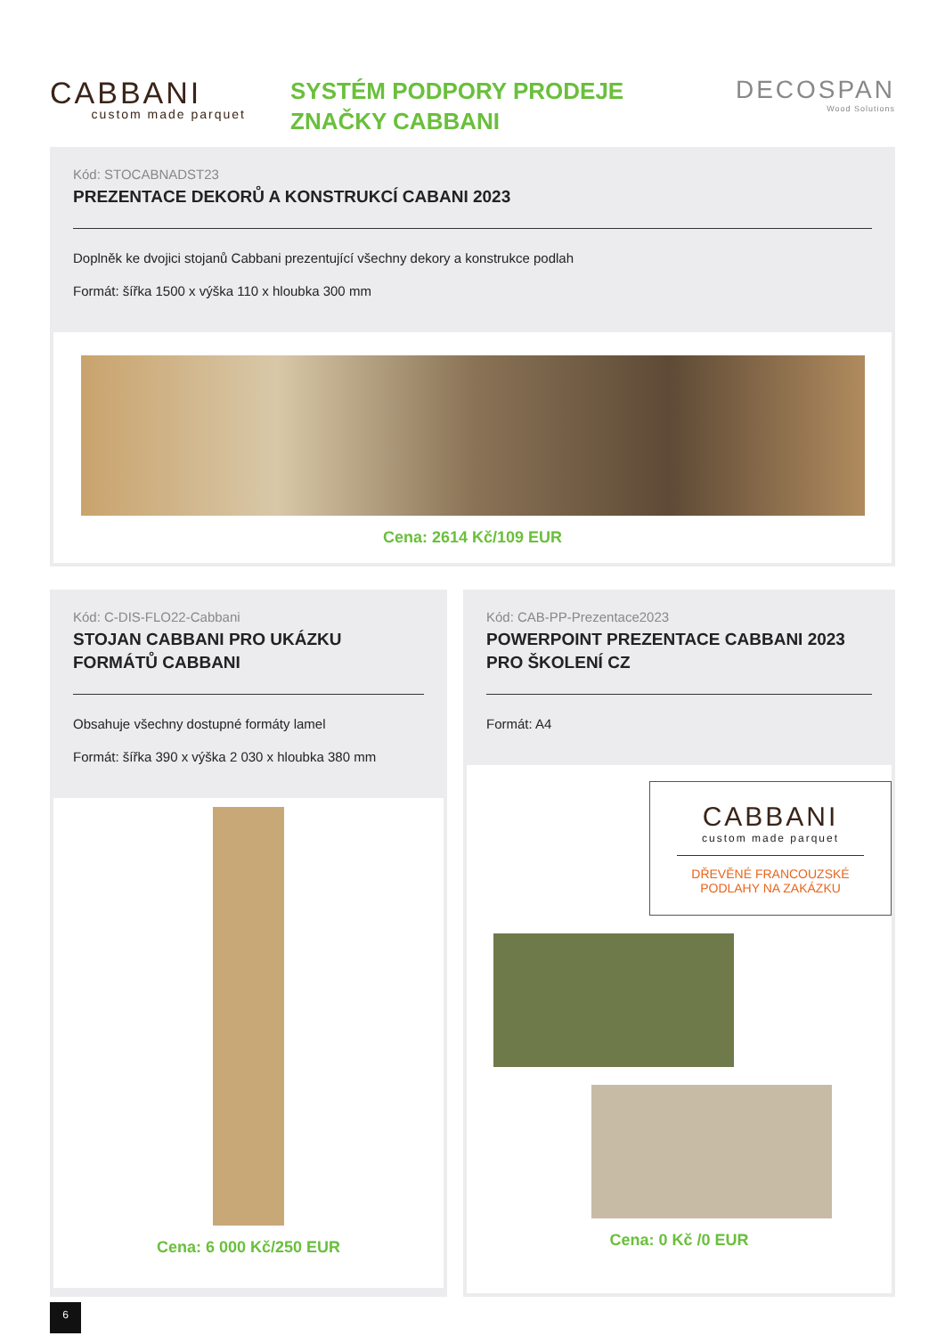CABBANI
custom made parquet
SYSTÉM PODPORY PRODEJE
ZNAČKY CABBANI
DECOSPAN
Wood Solutions
Kód: STOCABNADST23
PREZENTACE DEKORŮ A KONSTRUKCÍ CABANI 2023
Doplněk ke dvojici stojanů Cabbani prezentující všechny dekory a konstrukce podlah
Formát: šířka 1500 x výška 110 x hloubka 300 mm
Cena: 2614 Kč/109 EUR
Kód: C-DIS-FLO22-Cabbani
STOJAN CABBANI PRO UKÁZKU
FORMÁTŮ CABBANI
Obsahuje všechny dostupné formáty lamel
Formát: šířka 390 x výška 2 030 x hloubka 380 mm
Cena: 6 000 Kč/250 EUR
Kód: CAB-PP-Prezentace2023
POWERPOINT PREZENTACE CABBANI 2023
PRO ŠKOLENÍ CZ
Formát: A4
CABBANI
custom made parquet
DŘEVĚNÉ FRANCOUZSKÉ
PODLAHY NA ZAKÁZKU
Cena: 0 Kč /0 EUR
6